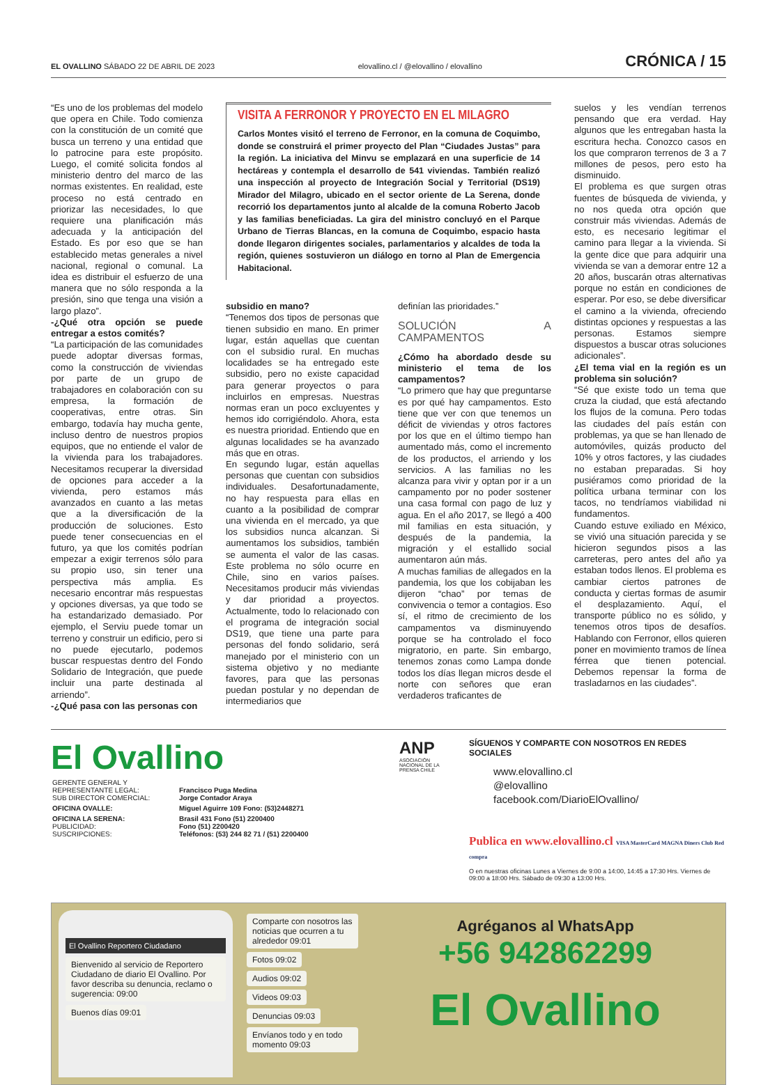EL OVALLINO SÁBADO 22 DE ABRIL DE 2023
elovallino.cl / @elovallino / elovallino
CRÓNICA / 15
“Es uno de los problemas del modelo que opera en Chile. Todo comienza con la constitución de un comité que busca un terreno y una entidad que lo patrocine para este propósito. Luego, el comité solicita fondos al ministerio dentro del marco de las normas existentes. En realidad, este proceso no está centrado en priorizar las necesidades, lo que requiere una planificación más adecuada y la anticipación del Estado. Es por eso que se han establecido metas generales a nivel nacional, regional o comunal. La idea es distribuir el esfuerzo de una manera que no sólo responda a la presión, sino que tenga una visión a largo plazo”.
-¿Qué otra opción se puede entregar a estos comités?
“La participación de las comunidades puede adoptar diversas formas, como la construcción de viviendas por parte de un grupo de trabajadores en colaboración con su empresa, la formación de cooperativas, entre otras. Sin embargo, todavía hay mucha gente, incluso dentro de nuestros propios equipos, que no entiende el valor de la vivienda para los trabajadores. Necesitamos recuperar la diversidad de opciones para acceder a la vivienda, pero estamos más avanzados en cuanto a las metas que a la diversificación de la producción de soluciones. Esto puede tener consecuencias en el futuro, ya que los comités podrían empezar a exigir terrenos sólo para su propio uso, sin tener una perspectiva más amplia. Es necesario encontrar más respuestas y opciones diversas, ya que todo se ha estandarizado demasiado. Por ejemplo, el Serviu puede tomar un terreno y construir un edificio, pero si no puede ejecutarlo, podemos buscar respuestas dentro del Fondo Solidario de Integración, que puede incluir una parte destinada al arriendo”.
-¿Qué pasa con las personas con
VISITA A FERRONOR Y PROYECTO EN EL MILAGRO
Carlos Montes visitó el terreno de Ferronor, en la comuna de Coquimbo, donde se construirá el primer proyecto del Plan “Ciudades Justas” para la región. La iniciativa del Minvu se emplazará en una superficie de 14 hectáreas y contempla el desarrollo de 541 viviendas. También realizó una inspección al proyecto de Integración Social y Territorial (DS19) Mirador del Milagro, ubicado en el sector oriente de La Serena, donde recorrió los departamentos junto al alcalde de la comuna Roberto Jacob y las familias beneficiadas. La gira del ministro concluyó en el Parque Urbano de Tierras Blancas, en la comuna de Coquimbo, espacio hasta donde llegaron dirigentes sociales, parlamentarios y alcaldes de toda la región, quienes sostuvieron un diálogo en torno al Plan de Emergencia Habitacional.
subsidio en mano?
“Tenemos dos tipos de personas que tienen subsidio en mano. En primer lugar, están aquellas que cuentan con el subsidio rural. En muchas localidades se ha entregado este subsidio, pero no existe capacidad para generar proyectos o para incluirlos en empresas. Nuestras normas eran un poco excluyentes y hemos ido corrigiéndolo. Ahora, esta es nuestra prioridad. Entiendo que en algunas localidades se ha avanzado más que en otras.
En segundo lugar, están aquellas personas que cuentan con subsidios individuales. Desafortunadamente, no hay respuesta para ellas en cuanto a la posibilidad de comprar una vivienda en el mercado, ya que los subsidios nunca alcanzan. Si aumentamos los subsidios, también se aumenta el valor de las casas. Este problema no sólo ocurre en Chile, sino en varios países. Necesitamos producir más viviendas y dar prioridad a proyectos. Actualmente, todo lo relacionado con el programa de integración social DS19, que tiene una parte para personas del fondo solidario, será manejado por el ministerio con un sistema objetivo y no mediante favores, para que las personas puedan postular y no dependan de intermediarios que
definían las prioridades.”
SOLUCIÓN A CAMPAMENTOS
¿Cómo ha abordado desde su ministerio el tema de los campamentos?
“Lo primero que hay que preguntarse es por qué hay campamentos. Esto tiene que ver con que tenemos un déficit de viviendas y otros factores por los que en el último tiempo han aumentado más, como el incremento de los productos, el arriendo y los servicios. A las familias no les alcanza para vivir y optan por ir a un campamento por no poder sostener una casa formal con pago de luz y agua. En el año 2017, se llegó a 400 mil familias en esta situación, y después de la pandemia, la migración y el estallido social aumentaron aún más.
A muchas familias de allegados en la pandemia, los que los cobijaban les dijeron “chao” por temas de convivencia o temor a contagios. Eso sí, el ritmo de crecimiento de los campamentos va disminuyendo porque se ha controlado el foco migratorio, en parte. Sin embargo, tenemos zonas como Lampa donde todos los días llegan micros desde el norte con señores que eran verdaderos traficantes de
suelos y les vendían terrenos pensando que era verdad. Hay algunos que les entregaban hasta la escritura hecha. Conozco casos en los que compraron terrenos de 3 a 7 millones de pesos, pero esto ha disminuido.
El problema es que surgen otras fuentes de búsqueda de vivienda, y no nos queda otra opción que construir más viviendas. Además de esto, es necesario legitimar el camino para llegar a la vivienda. Si la gente dice que para adquirir una vivienda se van a demorar entre 12 a 20 años, buscarán otras alternativas porque no están en condiciones de esperar. Por eso, se debe diversificar el camino a la vivienda, ofreciendo distintas opciones y respuestas a las personas. Estamos siempre dispuestos a buscar otras soluciones adicionales”.
¿El tema vial en la región es un problema sin solución?
“Sé que existe todo un tema que cruza la ciudad, que está afectando los flujos de la comuna. Pero todas las ciudades del país están con problemas, ya que se han llenado de automóviles, quizás producto del 10% y otros factores, y las ciudades no estaban preparadas. Si hoy pusiéramos como prioridad de la política urbana terminar con los tacos, no tendríamos viabilidad ni fundamentos.
Cuando estuve exiliado en México, se vivió una situación parecida y se hicieron segundos pisos a las carreteras, pero antes del año ya estaban todos llenos. El problema es cambiar ciertos patrones de conducta y ciertas formas de asumir el desplazamiento. Aquí, el transporte público no es sólido, y tenemos otros tipos de desafíos. Hablando con Ferronor, ellos quieren poner en movimiento tramos de línea férrea que tienen potencial. Debemos repensar la forma de trasladarnos en las ciudades”.
El Ovallino
| GERENTE GENERAL Y REPRESENTANTE LEGAL: SUB DIRECTOR COMERCIAL: | Francisco Puga Medina Jorge Contador Araya |
| OFICINA OVALLE: | Miguel Aguirre 109 Fono: (53)2448271 |
| OFICINA LA SERENA: PUBLICIDAD: SUSCRIPCIONES: | Brasil 431 Fono (51) 2200400 Fono (51) 2200420 Teléfonos: (53) 244 82 71 / (51) 2200400 |
ANP
ASOCIACIÓN NACIONAL DE LA PRENSA CHILE
SÍGUENOS Y COMPARTE CON NOSOTROS EN REDES SOCIALES
www.elovallino.cl
@elovallino
facebook.com/DiarioElOvallino/
Publica en www.elovallino.cl VISA MasterCard MAGNA Diners Club Red compra
O en nuestras oficinas Lunes a Viernes de 9:00 a 14:00, 14:45 a 17:30 Hrs. Viernes de 09:00 a 18:00 Hrs. Sábado de 09:30 a 13:00 Hrs.
El Ovallino Reportero Ciudadano
Bienvenido al servicio de Reportero Ciudadano de diario El Ovallino. Por favor describa su denuncia, reclamo o sugerencia: 09:00
Buenos días 09:01
Comparte con nosotros las noticias que ocurren a tu alrededor 09:01
Fotos 09:02
Audios 09:02
Videos 09:03
Denuncias 09:03
Envíanos todo y en todo momento 09:03
Agréganos al WhatsApp
+56 942862299
El Ovallino